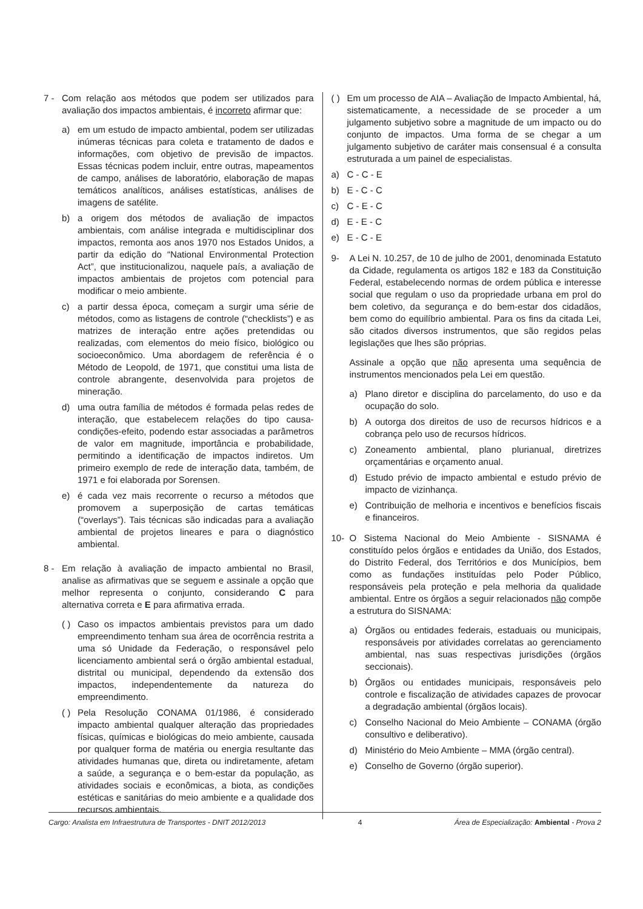7 - Com relação aos métodos que podem ser utilizados para avaliação dos impactos ambientais, é incorreto afirmar que:
a) em um estudo de impacto ambiental, podem ser utilizadas inúmeras técnicas para coleta e tratamento de dados e informações, com objetivo de previsão de impactos. Essas técnicas podem incluir, entre outras, mapeamentos de campo, análises de laboratório, elaboração de mapas temáticos analíticos, análises estatísticas, análises de imagens de satélite.
b) a origem dos métodos de avaliação de impactos ambientais, com análise integrada e multidisciplinar dos impactos, remonta aos anos 1970 nos Estados Unidos, a partir da edição do “National Environmental Protection Act”, que institucionalizou, naquele país, a avaliação de impactos ambientais de projetos com potencial para modificar o meio ambiente.
c) a partir dessa época, começam a surgir uma série de métodos, como as listagens de controle (“checklists”) e as matrizes de interação entre ações pretendidas ou realizadas, com elementos do meio físico, biológico ou socioeconômico. Uma abordagem de referência é o Método de Leopold, de 1971, que constitui uma lista de controle abrangente, desenvolvida para projetos de mineração.
d) uma outra família de métodos é formada pelas redes de interação, que estabelecem relações do tipo causa-condições-efeito, podendo estar associadas a parâmetros de valor em magnitude, importância e probabilidade, permitindo a identificação de impactos indiretos. Um primeiro exemplo de rede de interação data, também, de 1971 e foi elaborada por Sorensen.
e) é cada vez mais recorrente o recurso a métodos que promovem a superposição de cartas temáticas (“overlays”). Tais técnicas são indicadas para a avaliação ambiental de projetos lineares e para o diagnóstico ambiental.
8 - Em relação à avaliação de impacto ambiental no Brasil, analise as afirmativas que se seguem e assinale a opção que melhor representa o conjunto, considerando C para alternativa correta e E para afirmativa errada.
( ) Caso os impactos ambientais previstos para um dado empreendimento tenham sua área de ocorrência restrita a uma só Unidade da Federação, o responsável pelo licenciamento ambiental será o órgão ambiental estadual, distrital ou municipal, dependendo da extensão dos impactos, independentemente da natureza do empreendimento.
( ) Pela Resolução CONAMA 01/1986, é considerado impacto ambiental qualquer alteração das propriedades físicas, químicas e biológicas do meio ambiente, causada por qualquer forma de matéria ou energia resultante das atividades humanas que, direta ou indiretamente, afetam a saúde, a segurança e o bem-estar da população, as atividades sociais e econômicas, a biota, as condições estéticas e sanitárias do meio ambiente e a qualidade dos recursos ambientais.
( ) Em um processo de AIA – Avaliação de Impacto Ambiental, há, sistematicamente, a necessidade de se proceder a um julgamento subjetivo sobre a magnitude de um impacto ou do conjunto de impactos. Uma forma de se chegar a um julgamento subjetivo de caráter mais consensual é a consulta estruturada a um painel de especialistas.
a) C - C - E
b) E - C - C
c) C - E - C
d) E - E - C
e) E - C - E
9- A Lei N. 10.257, de 10 de julho de 2001, denominada Estatuto da Cidade, regulamenta os artigos 182 e 183 da Constituição Federal, estabelecendo normas de ordem pública e interesse social que regulam o uso da propriedade urbana em prol do bem coletivo, da segurança e do bem-estar dos cidadãos, bem como do equilíbrio ambiental. Para os fins da citada Lei, são citados diversos instrumentos, que são regidos pelas legislações que lhes são próprias.
Assinale a opção que não apresenta uma sequência de instrumentos mencionados pela Lei em questão.
a) Plano diretor e disciplina do parcelamento, do uso e da ocupação do solo.
b) A outorga dos direitos de uso de recursos hídricos e a cobrança pelo uso de recursos hídricos.
c) Zoneamento ambiental, plano plurianual, diretrizes orçamentárias e orçamento anual.
d) Estudo prévio de impacto ambiental e estudo prévio de impacto de vizinhança.
e) Contribuição de melhoria e incentivos e benefícios fiscais e financeiros.
10- O Sistema Nacional do Meio Ambiente - SISNAMA é constituído pelos órgãos e entidades da União, dos Estados, do Distrito Federal, dos Territórios e dos Municípios, bem como as fundações instituídas pelo Poder Público, responsáveis pela proteção e pela melhoria da qualidade ambiental. Entre os órgãos a seguir relacionados não compõe a estrutura do SISNAMA:
a) Órgãos ou entidades federais, estaduais ou municipais, responsáveis por atividades correlatas ao gerenciamento ambiental, nas suas respectivas jurisdições (órgãos seccionais).
b) Órgãos ou entidades municipais, responsáveis pelo controle e fiscalização de atividades capazes de provocar a degradação ambiental (órgãos locais).
c) Conselho Nacional do Meio Ambiente – CONAMA (órgão consultivo e deliberativo).
d) Ministério do Meio Ambiente – MMA (órgão central).
e) Conselho de Governo (órgão superior).
Cargo: Analista em Infraestrutura de Transportes - DNIT 2012/2013 4 Área de Especialização: Ambiental - Prova 2